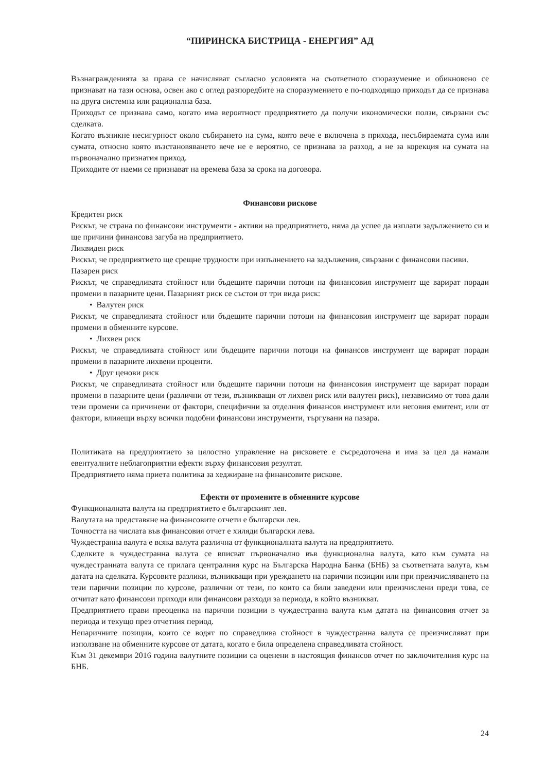“ПИРИНСКА БИСТРИЦА - ЕНЕРГИЯ” АД
Възнагражденията за права се начисляват съгласно условията на съответното споразумение и обикновено се признават на тази основа, освен ако с оглед разпоредбите на споразумението е по-подходящо приходът да се признава на друга системна или рационална база.
Приходът се признава само, когато има вероятност предприятието да получи икономически ползи, свързани със сделката.
Когато възникне несигурност около събирането на сума, която вече е включена в прихода, несъбираемата сума или сумата, относно която възстановяването вече не е вероятно, се признава за разход, а не за корекция на сумата на първоначално признатия приход.
Приходите от наеми се признават на времева база за срока на договора.
Финансови рискове
Кредитен риск
Рискът, че страна по финансови инструменти - активи на предприятието, няма да успее да изплати задължението си и ще причини финансова загуба на предприятието.
Ликвиден риск
Рискът, че предприятието ще срещне трудности при изпълнението на задължения, свързани с финансови пасиви.
Пазарен риск
Рискът, че справедливата стойност или бъдещите парични потоци на финансовия инструмент ще варират поради промени в пазарните цени. Пазарният риск се състои от три вида риск:
• Валутен риск
Рискът, че справедливата стойност или бъдещите парични потоци на финансовия инструмент ще варират поради промени в обменните курсове.
• Лихвен риск
Рискът, че справедливата стойност или бъдещите парични потоци на финансов инструмент ще варират поради промени в пазарните лихвени проценти.
• Друг ценови риск
Рискът, че справедливата стойност или бъдещите парични потоци на финансовия инструмент ще варират поради промени в пазарните цени (различни от тези, възникващи от лихвен риск или валутен риск), независимо от това дали тези промени са причинени от фактори, специфични за отделния финансов инструмент или неговия емитент, или от фактори, влияещи върху всички подобни финансови инструменти, търгувани на пазара.
Политиката на предприятието за цялостно управление на рисковете е съсредоточена и има за цел да намали евентуалните неблагоприятни ефекти върху финансовия резултат.
Предприятието няма приета политика за хеджиране на финансовите рискове.
Ефекти от промените в обменните курсове
Функционалната валута на предприятието е българският лев.
Валутата на представяне на финансовите отчети е български лев.
Точността на числата във финансовия отчет е хиляди български лева.
Чуждестранна валута е всяка валута различна от функционалната валута на предприятието.
Сделките в чуждестранна валута се вписват първоначално във функционална валута, като към сумата на чуждестранната валута се прилага централния курс на Българска Народна Банка (БНБ) за съответната валута, към датата на сделката. Курсовите разлики, възникващи при уреждането на парични позиции или при преизчисляването на тези парични позиции по курсове, различни от тези, по които са били заведени или преизчислени преди това, се отчитат като финансови приходи или финансови разходи за периода, в който възникват.
Предприятието прави преоценка на парични позиции в чуждестранна валута към датата на финансовия отчет за периода и текущо през отчетния период.
Непаричните позиции, които се водят по справедлива стойност в чуждестранна валута се преизчисляват при използване на обменните курсове от датата, когато е била определена справедливата стойност.
Към 31 декември 2016 година валутните позиции са оценени в настоящия финансов отчет по заключителния курс на БНБ.
24